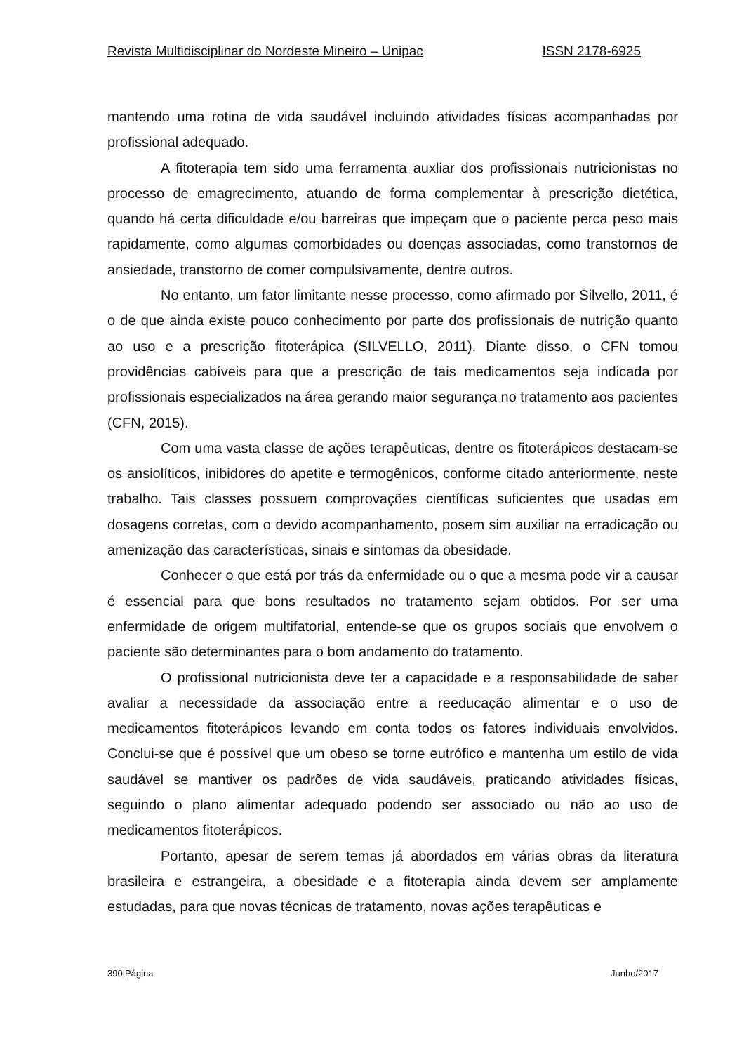Revista Multidisciplinar do Nordeste Mineiro – Unipac ISSN 2178-6925
mantendo uma rotina de vida saudável incluindo atividades físicas acompanhadas por profissional adequado.
A fitoterapia tem sido uma ferramenta auxliar dos profissionais nutricionistas no processo de emagrecimento, atuando de forma complementar à prescrição dietética, quando há certa dificuldade e/ou barreiras que impeçam que o paciente perca peso mais rapidamente, como algumas comorbidades ou doenças associadas, como transtornos de ansiedade, transtorno de comer compulsivamente, dentre outros.
No entanto, um fator limitante nesse processo, como afirmado por Silvello, 2011, é o de que ainda existe pouco conhecimento por parte dos profissionais de nutrição quanto ao uso e a prescrição fitoterápica (SILVELLO, 2011). Diante disso, o CFN tomou providências cabíveis para que a prescrição de tais medicamentos seja indicada por profissionais especializados na área gerando maior segurança no tratamento aos pacientes (CFN, 2015).
Com uma vasta classe de ações terapêuticas, dentre os fitoterápicos destacam-se os ansiolíticos, inibidores do apetite e termogênicos, conforme citado anteriormente, neste trabalho. Tais classes possuem comprovações científicas suficientes que usadas em dosagens corretas, com o devido acompanhamento, posem sim auxiliar na erradicação ou amenização das características, sinais e sintomas da obesidade.
Conhecer o que está por trás da enfermidade ou o que a mesma pode vir a causar é essencial para que bons resultados no tratamento sejam obtidos. Por ser uma enfermidade de origem multifatorial, entende-se que os grupos sociais que envolvem o paciente são determinantes para o bom andamento do tratamento.
O profissional nutricionista deve ter a capacidade e a responsabilidade de saber avaliar a necessidade da associação entre a reeducação alimentar e o uso de medicamentos fitoterápicos levando em conta todos os fatores individuais envolvidos. Conclui-se que é possível que um obeso se torne eutrófico e mantenha um estilo de vida saudável se mantiver os padrões de vida saudáveis, praticando atividades físicas, seguindo o plano alimentar adequado podendo ser associado ou não ao uso de medicamentos fitoterápicos.
Portanto, apesar de serem temas já abordados em várias obras da literatura brasileira e estrangeira, a obesidade e a fitoterapia ainda devem ser amplamente estudadas, para que novas técnicas de tratamento, novas ações terapêuticas e
390|Página Junho/2017